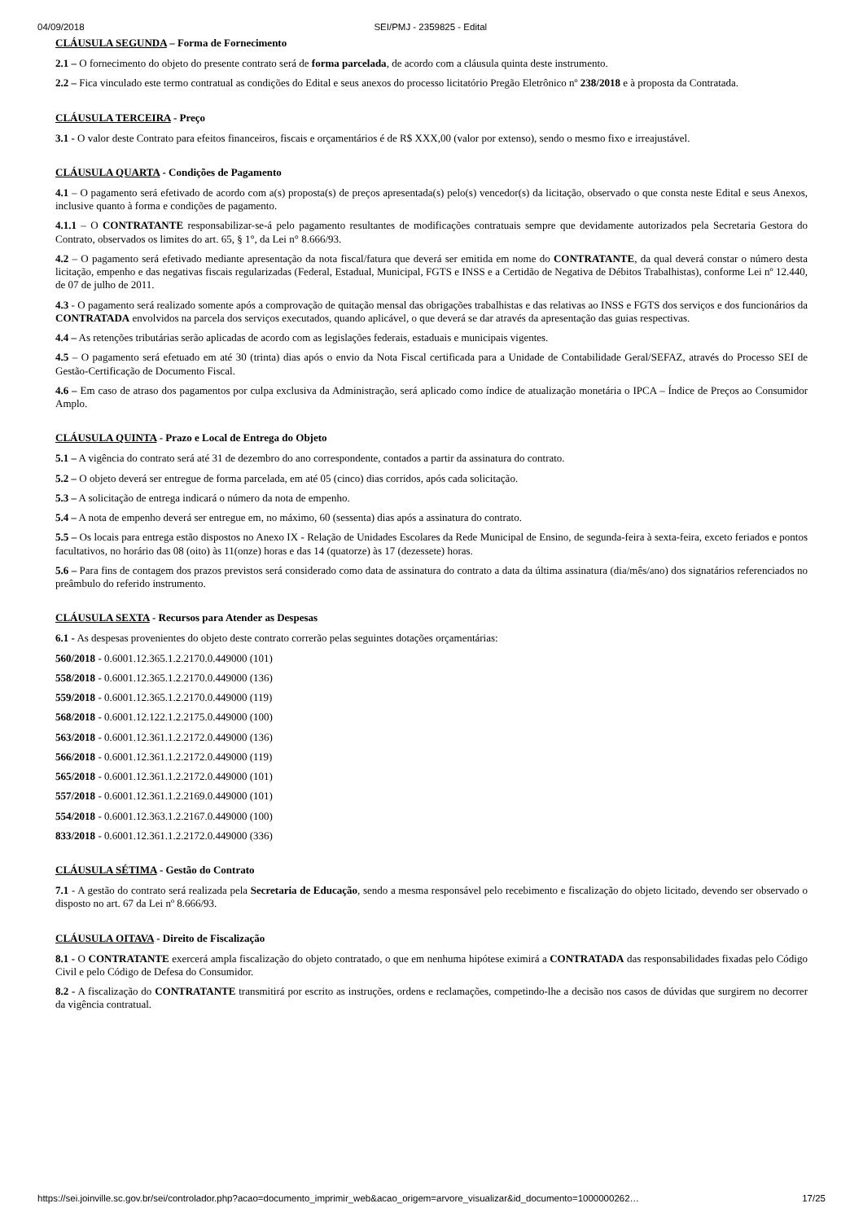04/09/2018 SEI/PMJ - 2359825 - Edital
CLÁUSULA SEGUNDA – Forma de Fornecimento
2.1 – O fornecimento do objeto do presente contrato será de forma parcelada, de acordo com a cláusula quinta deste instrumento.
2.2 – Fica vinculado este termo contratual as condições do Edital e seus anexos do processo licitatório Pregão Eletrônico nº 238/2018 e à proposta da Contratada.
CLÁUSULA TERCEIRA - Preço
3.1 - O valor deste Contrato para efeitos financeiros, fiscais e orçamentários é de R$ XXX,00 (valor por extenso), sendo o mesmo fixo e irreajustável.
CLÁUSULA QUARTA - Condições de Pagamento
4.1 – O pagamento será efetivado de acordo com a(s) proposta(s) de preços apresentada(s) pelo(s) vencedor(s) da licitação, observado o que consta neste Edital e seus Anexos, inclusive quanto à forma e condições de pagamento.
4.1.1 – O CONTRATANTE responsabilizar-se-á pelo pagamento resultantes de modificações contratuais sempre que devidamente autorizados pela Secretaria Gestora do Contrato, observados os limites do art. 65, § 1°, da Lei n° 8.666/93.
4.2 – O pagamento será efetivado mediante apresentação da nota fiscal/fatura que deverá ser emitida em nome do CONTRATANTE, da qual deverá constar o número desta licitação, empenho e das negativas fiscais regularizadas (Federal, Estadual, Municipal, FGTS e INSS e a Certidão de Negativa de Débitos Trabalhistas), conforme Lei nº 12.440, de 07 de julho de 2011.
4.3 - O pagamento será realizado somente após a comprovação de quitação mensal das obrigações trabalhistas e das relativas ao INSS e FGTS dos serviços e dos funcionários da CONTRATADA envolvidos na parcela dos serviços executados, quando aplicável, o que deverá se dar através da apresentação das guias respectivas.
4.4 – As retenções tributárias serão aplicadas de acordo com as legislações federais, estaduais e municipais vigentes.
4.5 – O pagamento será efetuado em até 30 (trinta) dias após o envio da Nota Fiscal certificada para a Unidade de Contabilidade Geral/SEFAZ, através do Processo SEI de Gestão-Certificação de Documento Fiscal.
4.6 – Em caso de atraso dos pagamentos por culpa exclusiva da Administração, será aplicado como índice de atualização monetária o IPCA – Índice de Preços ao Consumidor Amplo.
CLÁUSULA QUINTA - Prazo e Local de Entrega do Objeto
5.1 – A vigência do contrato será até 31 de dezembro do ano correspondente, contados a partir da assinatura do contrato.
5.2 – O objeto deverá ser entregue de forma parcelada, em até 05 (cinco) dias corridos, após cada solicitação.
5.3 – A solicitação de entrega indicará o número da nota de empenho.
5.4 – A nota de empenho deverá ser entregue em, no máximo, 60 (sessenta) dias após a assinatura do contrato.
5.5 – Os locais para entrega estão dispostos no Anexo IX - Relação de Unidades Escolares da Rede Municipal de Ensino, de segunda-feira à sexta-feira, exceto feriados e pontos facultativos, no horário das 08 (oito) às 11(onze) horas e das 14 (quatorze) às 17 (dezessete) horas.
5.6 – Para fins de contagem dos prazos previstos será considerado como data de assinatura do contrato a data da última assinatura (dia/mês/ano) dos signatários referenciados no preâmbulo do referido instrumento.
CLÁUSULA SEXTA - Recursos para Atender as Despesas
6.1 - As despesas provenientes do objeto deste contrato correrão pelas seguintes dotações orçamentárias:
560/2018 - 0.6001.12.365.1.2.2170.0.449000 (101)
558/2018 - 0.6001.12.365.1.2.2170.0.449000 (136)
559/2018 - 0.6001.12.365.1.2.2170.0.449000 (119)
568/2018 - 0.6001.12.122.1.2.2175.0.449000 (100)
563/2018 - 0.6001.12.361.1.2.2172.0.449000 (136)
566/2018 - 0.6001.12.361.1.2.2172.0.449000 (119)
565/2018 - 0.6001.12.361.1.2.2172.0.449000 (101)
557/2018 - 0.6001.12.361.1.2.2169.0.449000 (101)
554/2018 - 0.6001.12.363.1.2.2167.0.449000 (100)
833/2018 - 0.6001.12.361.1.2.2172.0.449000 (336)
CLÁUSULA SÉTIMA - Gestão do Contrato
7.1 - A gestão do contrato será realizada pela Secretaria de Educação, sendo a mesma responsável pelo recebimento e fiscalização do objeto licitado, devendo ser observado o disposto no art. 67 da Lei nº 8.666/93.
CLÁUSULA OITAVA - Direito de Fiscalização
8.1 - O CONTRATANTE exercerá ampla fiscalização do objeto contratado, o que em nenhuma hipótese eximirá a CONTRATADA das responsabilidades fixadas pelo Código Civil e pelo Código de Defesa do Consumidor.
8.2 - A fiscalização do CONTRATANTE transmitirá por escrito as instruções, ordens e reclamações, competindo-lhe a decisão nos casos de dúvidas que surgirem no decorrer da vigência contratual.
https://sei.joinville.sc.gov.br/sei/controlador.php?acao=documento_imprimir_web&acao_origem=arvore_visualizar&id_documento=1000000262… 17/25